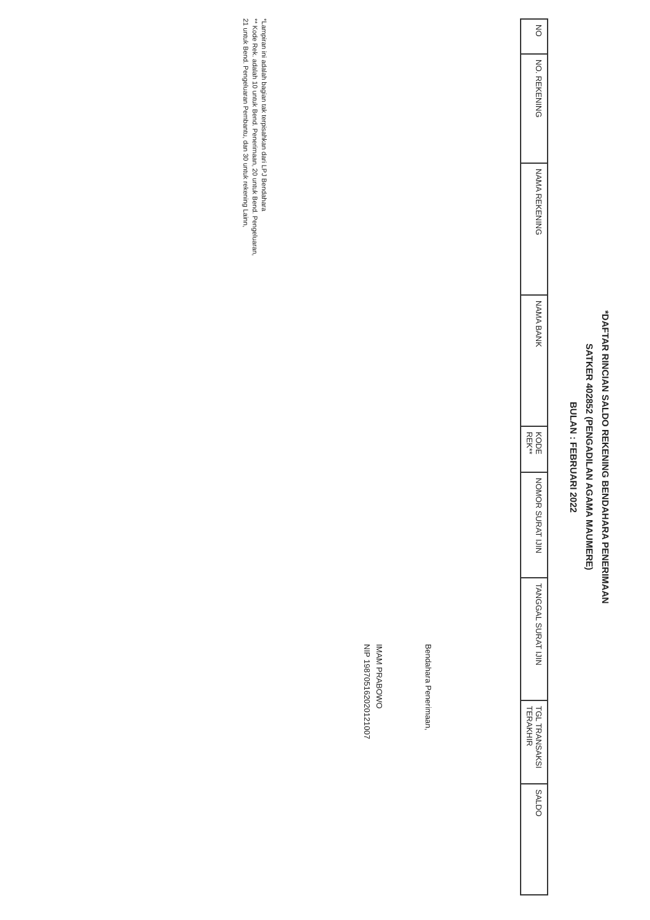*DAFTAR RINCIAN SALDO REKENING BENDAHARA PENERIMAAN
SATKER 402852 (PENGADILAN AGAMA MAUMERE)
BULAN : FEBRUARI 2022
| NO | NO. REKENING | NAMA REKENING | NAMA BANK | KODE REK** | NOMOR SURAT IJIN | TANGGAL SURAT IJIN | TGL TRANSAKSI TERAKHIR | SALDO |
| --- | --- | --- | --- | --- | --- | --- | --- | --- |
Bendahara Penerimaan,
IMAM PRABOWO
NIP 198705162020121007
*Lampiran ini adalah bagian tak terpisahkan dari LPJ Bendahara
** Kode Rek. adalah 10 untuk Bend. Penerimaan, 20 untuk Bend. Pengeluaran,
21 untuk Bend. Pengeluaran Pembantu, dan 30 untuk rekening Lainn,